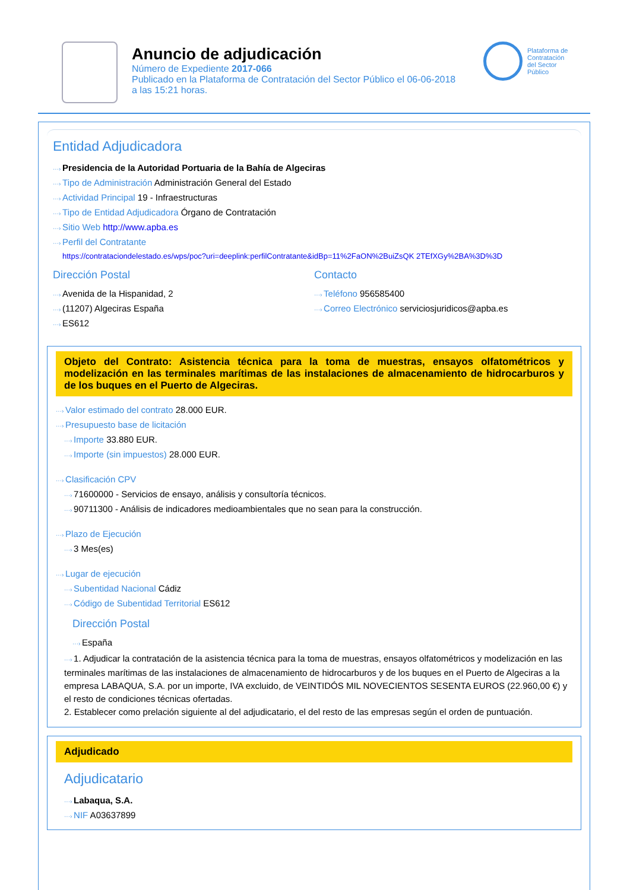Anuncio de adjudicación
Número de Expediente 2017-066
Publicado en la Plataforma de Contratación del Sector Público el 06-06-2018
a las 15:21 horas.
Plataforma de
Contratación
del Sector
Público
Entidad Adjudicadora
Presidencia de la Autoridad Portuaria de la Bahía de Algeciras
Tipo de Administración Administración General del Estado
Actividad Principal 19 - Infraestructuras
Tipo de Entidad Adjudicadora Órgano de Contratación
Sitio Web http://www.apba.es
Perfil del Contratante
https://contrataciondelestado.es/wps/poc?uri=deeplink:perfilContratante&idBp=11%2FaON%2BuiZsQK 2TEfXGy%2BA%3D%3D
Dirección Postal
Avenida de la Hispanidad, 2
(11207) Algeciras España
ES612
Contacto
Teléfono 956585400
Correo Electrónico serviciosjuridicos@apba.es
Objeto del Contrato: Asistencia técnica para la toma de muestras, ensayos olfatométricos y modelización en las terminales marítimas de las instalaciones de almacenamiento de hidrocarburos y de los buques en el Puerto de Algeciras.
Valor estimado del contrato 28.000 EUR.
Presupuesto base de licitación
Importe 33.880 EUR.
Importe (sin impuestos) 28.000 EUR.
Clasificación CPV
71600000 - Servicios de ensayo, análisis y consultoría técnicos.
90711300 - Análisis de indicadores medioambientales que no sean para la construcción.
Plazo de Ejecución
3 Mes(es)
Lugar de ejecución
Subentidad Nacional Cádiz
Código de Subentidad Territorial ES612
Dirección Postal
España
1. Adjudicar la contratación de la asistencia técnica para la toma de muestras, ensayos olfatométricos y modelización en las terminales marítimas de las instalaciones de almacenamiento de hidrocarburos y de los buques en el Puerto de Algeciras a la empresa LABAQUA, S.A. por un importe, IVA excluido, de VEINTIDÓS MIL NOVECIENTOS SESENTA EUROS (22.960,00 €) y el resto de condiciones técnicas ofertadas.
2. Establecer como prelación siguiente al del adjudicatario, el del resto de las empresas según el orden de puntuación.
Adjudicado
Adjudicatario
Labaqua, S.A.
NIF A03637899